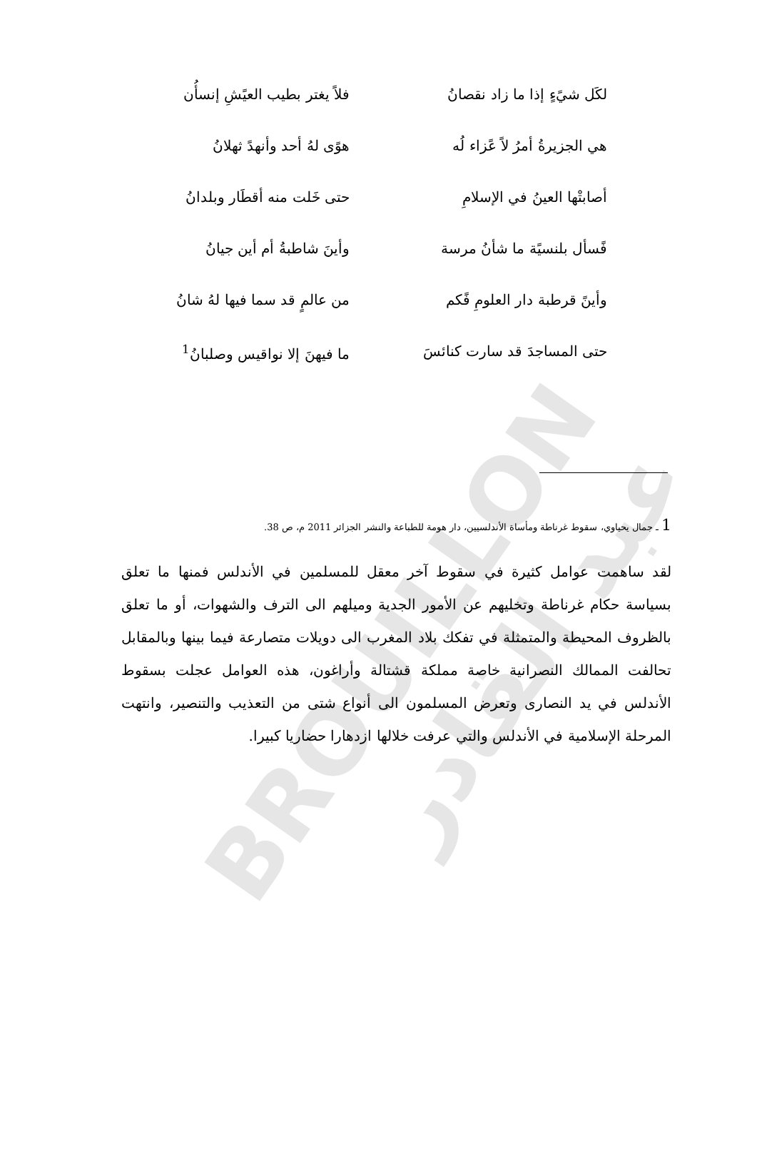BROUILLON عبد القادر
لكَل شيًءٍ إذا ما زاد نقصانُ فلاً يغتر بطيب العيًشِ إنسأُن
هي الجزيرةُ أمرُ لاً عًزاء لُه هوًى لهُ أحد وأنهدً ثهلانُ
أصابتْها العينُ في الإسلامِ حتى خَلت منه أقطَار وبلدانُ
فًسأل بلنسيًة ما شأنُ مرسة وأينَ شاطبةُ أم أين جيانُ
وأينً قرطبة دار العلومِ فًكم من عالمٍ قد سما فيها لهُ شانُ
حتى المساجدَ قد سارت كنائسَ ما فيهنَ إلا نواقيس وصلبانُ<sup>1</sup>
1 ـ جمال يحياوي، سقوط غرناطة ومأساة الأندلسيين، دار هومة للطباعة والنشر الجزائر 2011 م، ص 38.
لقد ساهمت عوامل كثيرة في سقوط آخر معقل للمسلمين في الأندلس فمنها ما تعلق بسياسة حكام غرناطة وتخليهم عن الأمور الجدية وميلهم الى الترف والشهوات، أو ما تعلق بالظروف المحيطة والمتمثلة في تفكك بلاد المغرب الى دويلات متصارعة فيما بينها وبالمقابل تحالفت الممالك النصرانية خاصة مملكة قشتالة وأراغون، هذه العوامل عجلت بسقوط الأندلس في يد النصارى وتعرض المسلمون الى أنواع شتى من التعذيب والتنصير، وانتهت المرحلة الإسلامية في الأندلس والتي عرفت خلالها ازدهارا حضاريا كبيرا.